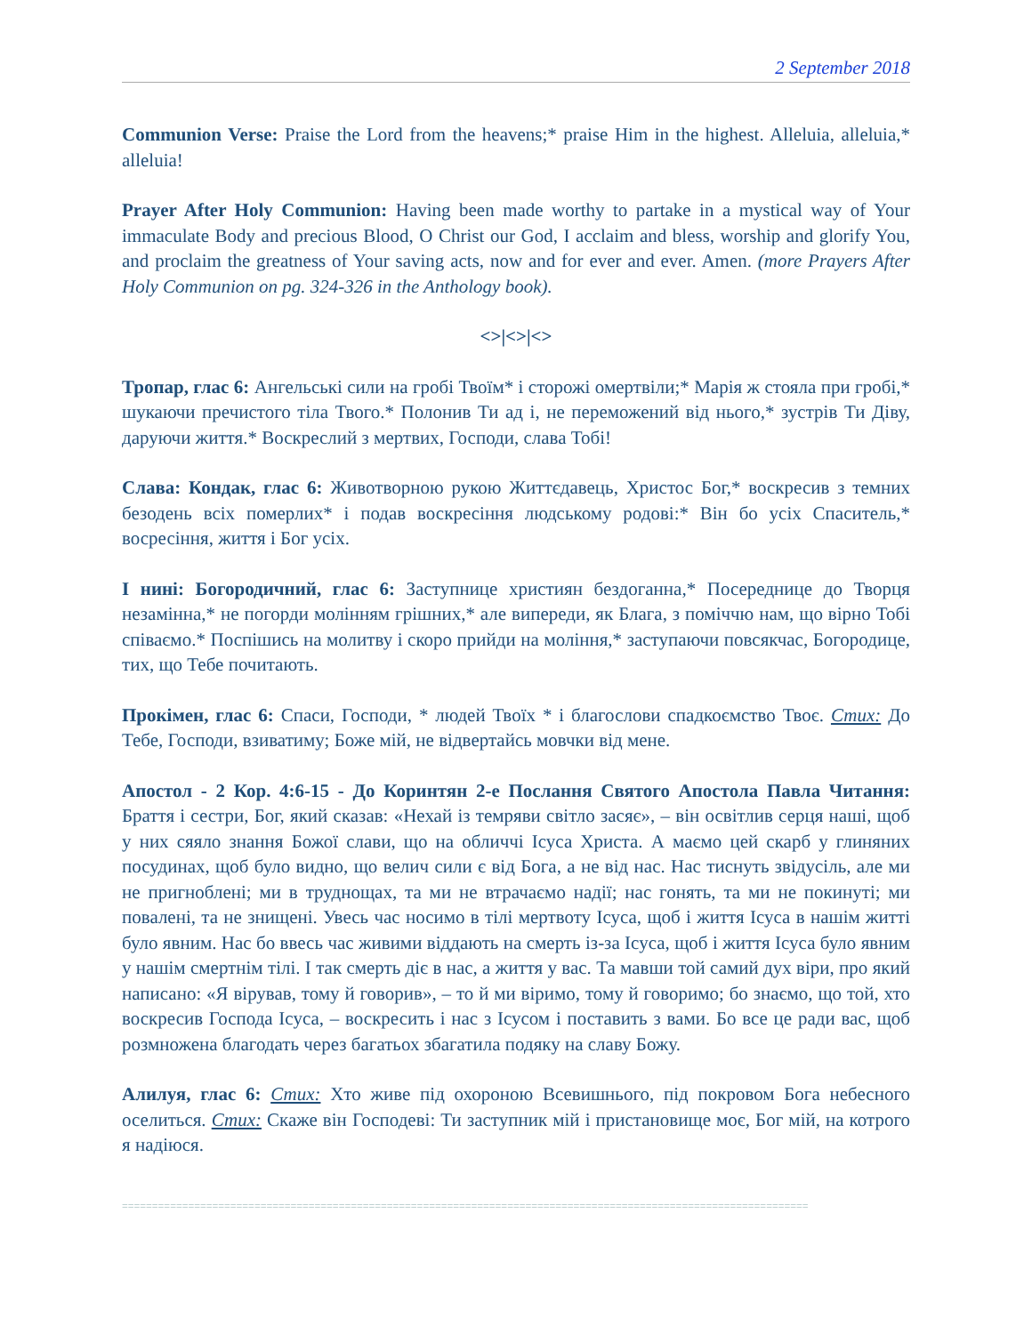2 September 2018
Communion Verse: Praise the Lord from the heavens;* praise Him in the highest. Alleluia, alleluia,* alleluia!
Prayer After Holy Communion: Having been made worthy to partake in a mystical way of Your immaculate Body and precious Blood, O Christ our God, I acclaim and bless, worship and glorify You, and proclaim the greatness of Your saving acts, now and for ever and ever. Amen. (more Prayers After Holy Communion on pg. 324-326 in the Anthology book).
<>|<>|<>
Тропар, глас 6: Ангельські сили на гробі Твоїм* і сторожі омертвіли;* Марія ж стояла при гробі,* шукаючи пречистого тіла Твого.* Полонив Ти ад і, не переможений від нього,* зустрів Ти Діву, даруючи життя.* Воскреслий з мертвих, Господи, слава Тобі!
Слава: Кондак, глас 6: Животворною рукою Життєдавець, Христос Бог,* воскресив з темних безодень всіх померлих* і подав воскресіння людському родові:* Він бо усіх Спаситель,* восресіння, життя і Бог усіх.
І нині: Богородичний, глас 6: Заступнице християн бездоганна,* Посереднице до Творця незамінна,* не погорди молінням грішних,* але випереди, як Блага, з поміччю нам, що вірно Тобі співаємо.* Поспішись на молитву і скоро прийди на моління,* заступаючи повсякчас, Богородице, тих, що Тебе почитають.
Прокімен, глас 6: Спаси, Господи, * людей Твоїх * і благослови спадкоємство Твоє. Стих: До Тебе, Господи, взиватиму; Боже мій, не відвертайсь мовчки від мене.
Апостол - 2 Кор. 4:6-15 - До Коринтян 2-е Послання Святого Апостола Павла Читання: Браття і сестри, Бог, який сказав: «Нехай із темряви світло засяє», – він освітлив серця наші, щоб у них сяяло знання Божої слави, що на обличчі Ісуса Христа. А маємо цей скарб у глиняних посудинах, щоб було видно, що велич сили є від Бога, а не від нас. Нас тиснуть звідусіль, але ми не пригноблені; ми в труднощах, та ми не втрачаємо надії; нас гонять, та ми не покинуті; ми повалені, та не знищені. Увесь час носимо в тілі мертвоту Ісуса, щоб і життя Ісуса в нашім житті було явним. Нас бо ввесь час живими віддають на смерть із-за Ісуса, щоб і життя Ісуса було явним у нашім смертнім тілі. І так смерть діє в нас, а життя у вас. Та мавши той самий дух віри, про який написано: «Я вірував, тому й говорив», – то й ми віримо, тому й говоримо; бо знаємо, що той, хто воскресив Господа Ісуса, – воскресить і нас з Ісусом і поставить з вами. Бо все це ради вас, щоб розмножена благодать через багатьох збагатила подяку на славу Божу.
Алилуя, глас 6: Стих: Хто живе під охороною Всевишнього, під покровом Бога небесного оселиться. Стих: Скаже він Господеві: Ти заступник мій і пристановище моє, Бог мій, на котрого я надіюся.
==================================================================================================================